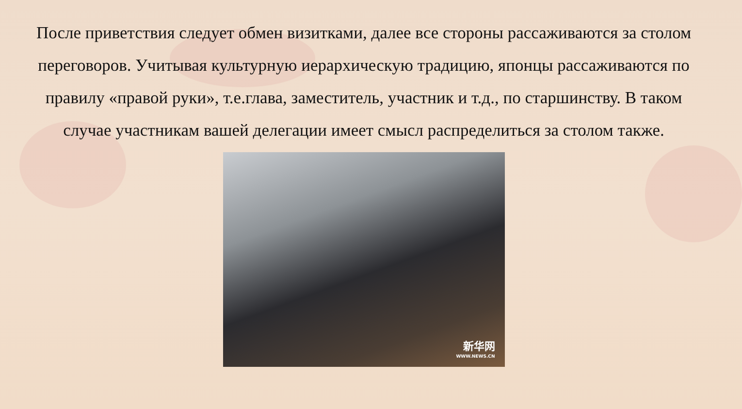После приветствия следует обмен визитками, далее все стороны рассаживаются за столом переговоров. Учитывая культурную иерархическую традицию, японцы рассаживаются по правилу «правой руки», т.е.глава, заместитель, участник и т.д., по старшинству. В таком случае участникам вашей делегации имеет смысл распределиться за столом также.
新华网
WWW.NEWS.CN